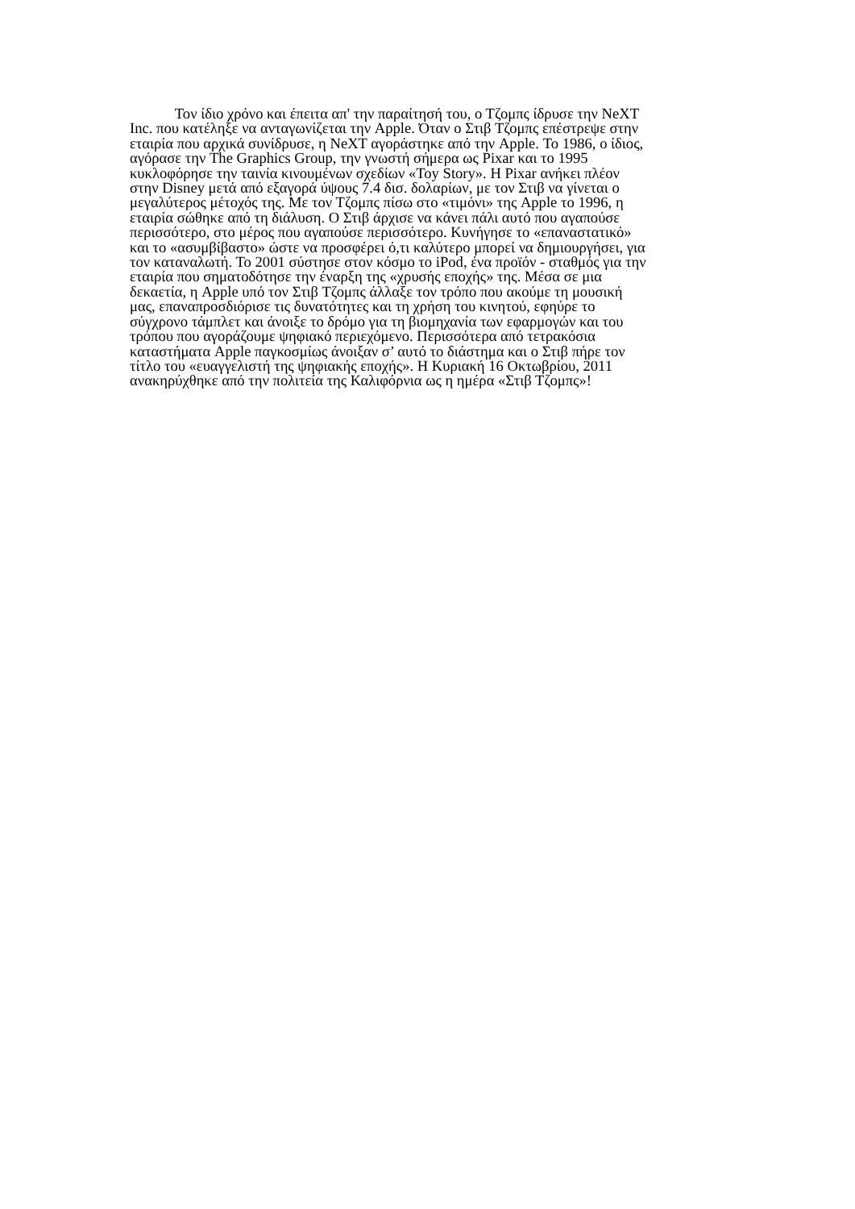Τον ίδιο χρόνο και έπειτα απ' την παραίτησή του, ο Τζομπς ίδρυσε την NeXT
Inc. που κατέληξε να ανταγωνίζεται την Apple. Όταν ο Στιβ Τζομπς επέστρεψε στην
εταιρία που αρχικά συνίδρυσε, η NeXT αγοράστηκε από την Apple. Το 1986, ο ίδιος,
αγόρασε την The Graphics Group, την γνωστή σήμερα ως Pixar και το 1995
κυκλοφόρησε την ταινία κινουμένων σχεδίων «Toy Story». Η Pixar ανήκει πλέον
στην Disney μετά από εξαγορά ύψους 7.4 δισ. δολαρίων, με τον Στιβ να γίνεται ο
μεγαλύτερος μέτοχός της. Με τον Τζομπς πίσω στο «τιμόνι» της Apple το 1996, η
εταιρία σώθηκε από τη διάλυση. Ο Στιβ άρχισε να κάνει πάλι αυτό που αγαπούσε
περισσότερο, στο μέρος που αγαπούσε περισσότερο. Κυνήγησε το «επαναστατικό»
και το «ασυμβίβαστο» ώστε να προσφέρει ό,τι καλύτερο μπορεί να δημιουργήσει, για
τον καταναλωτή. Το 2001 σύστησε στον κόσμο το iPod, ένα προϊόν - σταθμός για την
εταιρία που σηματοδότησε την έναρξη της «χρυσής εποχής» της. Μέσα σε μια
δεκαετία, η Apple υπό τον Στιβ Τζομπς άλλαξε τον τρόπο που ακούμε τη μουσική
μας, επαναπροσδιόρισε τις δυνατότητες και τη χρήση του κινητού, εφηύρε το
σύγχρονο τάμπλετ και άνοιξε το δρόμο για τη βιομηχανία των εφαρμογών και του
τρόπου που αγοράζουμε ψηφιακό περιεχόμενο. Περισσότερα από τετρακόσια
καταστήματα Apple παγκοσμίως άνοιξαν σ’ αυτό το διάστημα και ο Στιβ πήρε τον
τίτλο του «ευαγγελιστή της ψηφιακής εποχής». Η Κυριακή 16 Οκτωβρίου, 2011
ανακηρύχθηκε από την πολιτεία της Καλιφόρνια ως η ημέρα «Στιβ Τζομπς»!